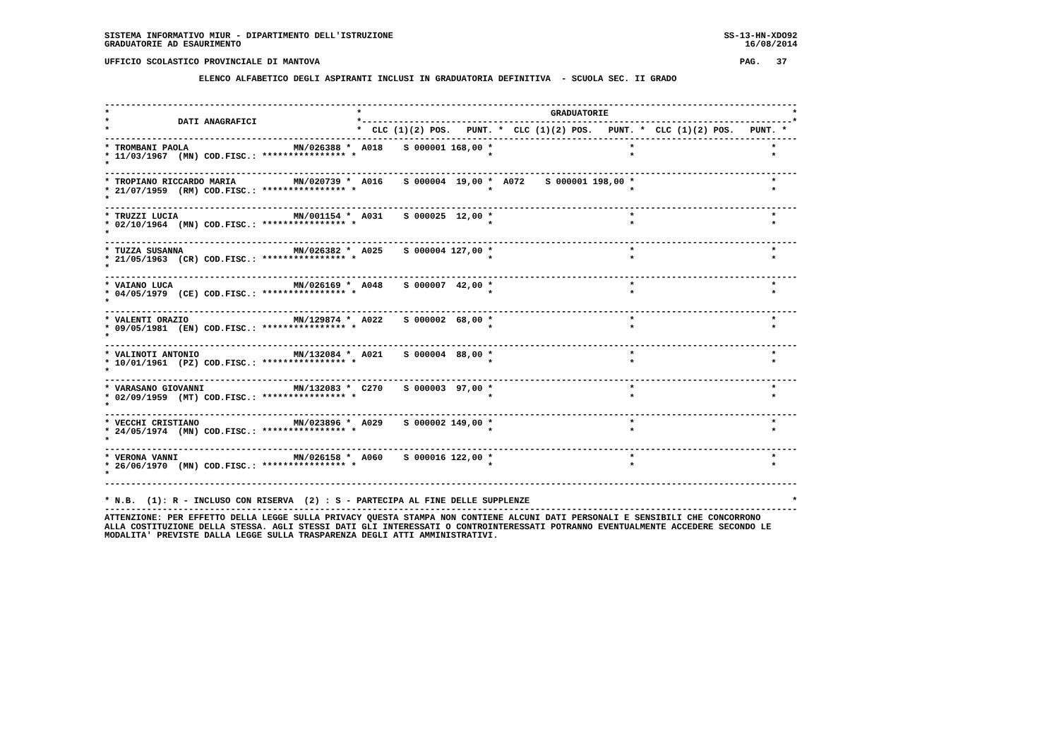SISTEMA INFORMATIVO MIUR - DIPARTIMENTO DELL'ISTRUZIONE                                                               SS-13-HN-XDO92
GRADUATORIE AD ESAURIMENTO                                                                                                16/08/2014

UFFICIO SCOLASTICO PROVINCIALE DI MANTOVA                                                                                PAG.   37

                  ELENCO ALFABETICO DEGLI ASPIRANTI INCLUSI IN GRADUATORIA DEFINITIVA  - SCUOLA SEC. II GRADO


------------------------------------------------------------------------------------------------------------------------------------
*                                               *                                    GRADUATORIE                                   *
*             DATI ANAGRAFICI                   *----------------------------------------------------------------------------------*
*                                               *  CLC (1)(2) POS.   PUNT. *  CLC (1)(2) POS.   PUNT. *  CLC (1)(2) POS.   PUNT. *
------------------------------------------------------------------------------------------------------------------------------------
* TROMBANI PAOLA                    MN/026388 *  A018    S 000001 168,00 *                          *                          *
* 11/03/1967  (MN) COD.FISC.: **************** *                         *                          *                          *
*
------------------------------------------------------------------------------------------------------------------------------------
* TROPIANO RICCARDO MARIA           MN/020739 *  A016    S 000004  19,00 *  A072    S 000001 198,00 *                          *
* 21/07/1959  (RM) COD.FISC.: **************** *                         *                          *                          *
*
------------------------------------------------------------------------------------------------------------------------------------
* TRUZZI LUCIA                      MN/001154 *  A031    S 000025  12,00 *                          *                          *
* 02/10/1964  (MN) COD.FISC.: **************** *                         *                          *                          *
*
------------------------------------------------------------------------------------------------------------------------------------
* TUZZA SUSANNA                     MN/026382 *  A025    S 000004 127,00 *                          *                          *
* 21/05/1963  (CR) COD.FISC.: **************** *                         *                          *                          *
*
------------------------------------------------------------------------------------------------------------------------------------
* VAIANO LUCA                       MN/026169 *  A048    S 000007  42,00 *                          *                          *
* 04/05/1979  (CE) COD.FISC.: **************** *                         *                          *                          *
*
------------------------------------------------------------------------------------------------------------------------------------
* VALENTI ORAZIO                    MN/129874 *  A022    S 000002  68,00 *                          *                          *
* 09/05/1981  (EN) COD.FISC.: **************** *                         *                          *                          *
*
------------------------------------------------------------------------------------------------------------------------------------
* VALINOTI ANTONIO                  MN/132084 *  A021    S 000004  88,00 *                          *                          *
* 10/01/1961  (PZ) COD.FISC.: **************** *                         *                          *                          *
*
------------------------------------------------------------------------------------------------------------------------------------
* VARASANO GIOVANNI                 MN/132083 *  C270    S 000003  97,00 *                          *                          *
* 02/09/1959  (MT) COD.FISC.: **************** *                         *                          *                          *
*
------------------------------------------------------------------------------------------------------------------------------------
* VECCHI CRISTIANO                  MN/023896 *  A029    S 000002 149,00 *                          *                          *
* 24/05/1974  (MN) COD.FISC.: **************** *                         *                          *                          *
*
------------------------------------------------------------------------------------------------------------------------------------
* VERONA VANNI                      MN/026158 *  A060    S 000016 122,00 *                          *                          *
* 26/06/1970  (MN) COD.FISC.: **************** *                         *                          *                          *
*
------------------------------------------------------------------------------------------------------------------------------------

* N.B.  (1): R - INCLUSO CON RISERVA  (2) : S - PARTECIPA AL FINE DELLE SUPPLENZE                                                  *
------------------------------------------------------------------------------------------------------------------------------------
ATTENZIONE: PER EFFETTO DELLA LEGGE SULLA PRIVACY QUESTA STAMPA NON CONTIENE ALCUNI DATI PERSONALI E SENSIBILI CHE CONCORRONO
ALLA COSTITUZIONE DELLA STESSA. AGLI STESSI DATI GLI INTERESSATI O CONTROINTERESSATI POTRANNO EVENTUALMENTE ACCEDERE SECONDO LE
MODALITA' PREVISTE DALLA LEGGE SULLA TRASPARENZA DEGLI ATTI AMMINISTRATIVI.